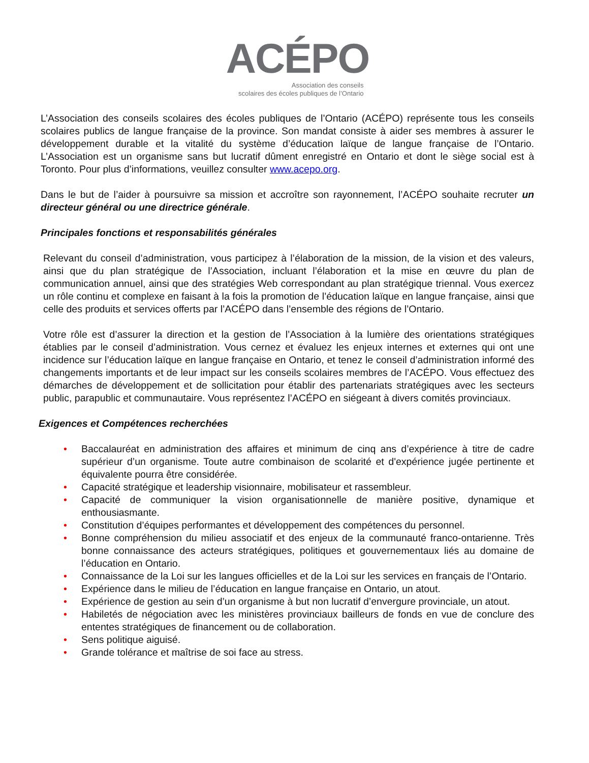ACÉPO
Association des conseils
scolaires des écoles publiques de l’Ontario
L’Association des conseils scolaires des écoles publiques de l’Ontario (ACÉPO) représente tous les conseils scolaires publics de langue française de la province. Son mandat consiste à aider ses membres à assurer le développement durable et la vitalité du système d’éducation laïque de langue française de l’Ontario. L’Association est un organisme sans but lucratif dûment enregistré en Ontario et dont le siège social est à Toronto. Pour plus d’informations, veuillez consulter www.acepo.org.
Dans le but de l’aider à poursuivre sa mission et accroître son rayonnement, l’ACÉPO souhaite recruter un directeur général ou une directrice générale.
Principales fonctions et responsabilités générales
Relevant du conseil d’administration, vous participez à l’élaboration de la mission, de la vision et des valeurs, ainsi que du plan stratégique de l’Association, incluant l’élaboration et la mise en œuvre du plan de communication annuel, ainsi que des stratégies Web correspondant au plan stratégique triennal. Vous exercez un rôle continu et complexe en faisant à la fois la promotion de l’éducation laïque en langue française, ainsi que celle des produits et services offerts par l’ACÉPO dans l’ensemble des régions de l’Ontario.
Votre rôle est d’assurer la direction et la gestion de l’Association à la lumière des orientations stratégiques établies par le conseil d’administration. Vous cernez et évaluez les enjeux internes et externes qui ont une incidence sur l’éducation laïque en langue française en Ontario, et tenez le conseil d’administration informé des changements importants et de leur impact sur les conseils scolaires membres de l’ACÉPO. Vous effectuez des démarches de développement et de sollicitation pour établir des partenariats stratégiques avec les secteurs public, parapublic et communautaire. Vous représentez l’ACÉPO en siégeant à divers comités provinciaux.
Exigences et Compétences recherchées
• Baccalauréat en administration des affaires et minimum de cinq ans d’expérience à titre de cadre supérieur d’un organisme. Toute autre combinaison de scolarité et d'expérience jugée pertinente et équivalente pourra être considérée.
• Capacité stratégique et leadership visionnaire, mobilisateur et rassembleur.
• Capacité de communiquer la vision organisationnelle de manière positive, dynamique et enthousiasmante.
• Constitution d’équipes performantes et développement des compétences du personnel.
• Bonne compréhension du milieu associatif et des enjeux de la communauté franco-ontarienne. Très bonne connaissance des acteurs stratégiques, politiques et gouvernementaux liés au domaine de l’éducation en Ontario.
• Connaissance de la Loi sur les langues officielles et de la Loi sur les services en français de l’Ontario.
• Expérience dans le milieu de l’éducation en langue française en Ontario, un atout.
• Expérience de gestion au sein d’un organisme à but non lucratif d’envergure provinciale, un atout.
• Habiletés de négociation avec les ministères provinciaux bailleurs de fonds en vue de conclure des ententes stratégiques de financement ou de collaboration.
• Sens politique aiguisé.
• Grande tolérance et maîtrise de soi face au stress.